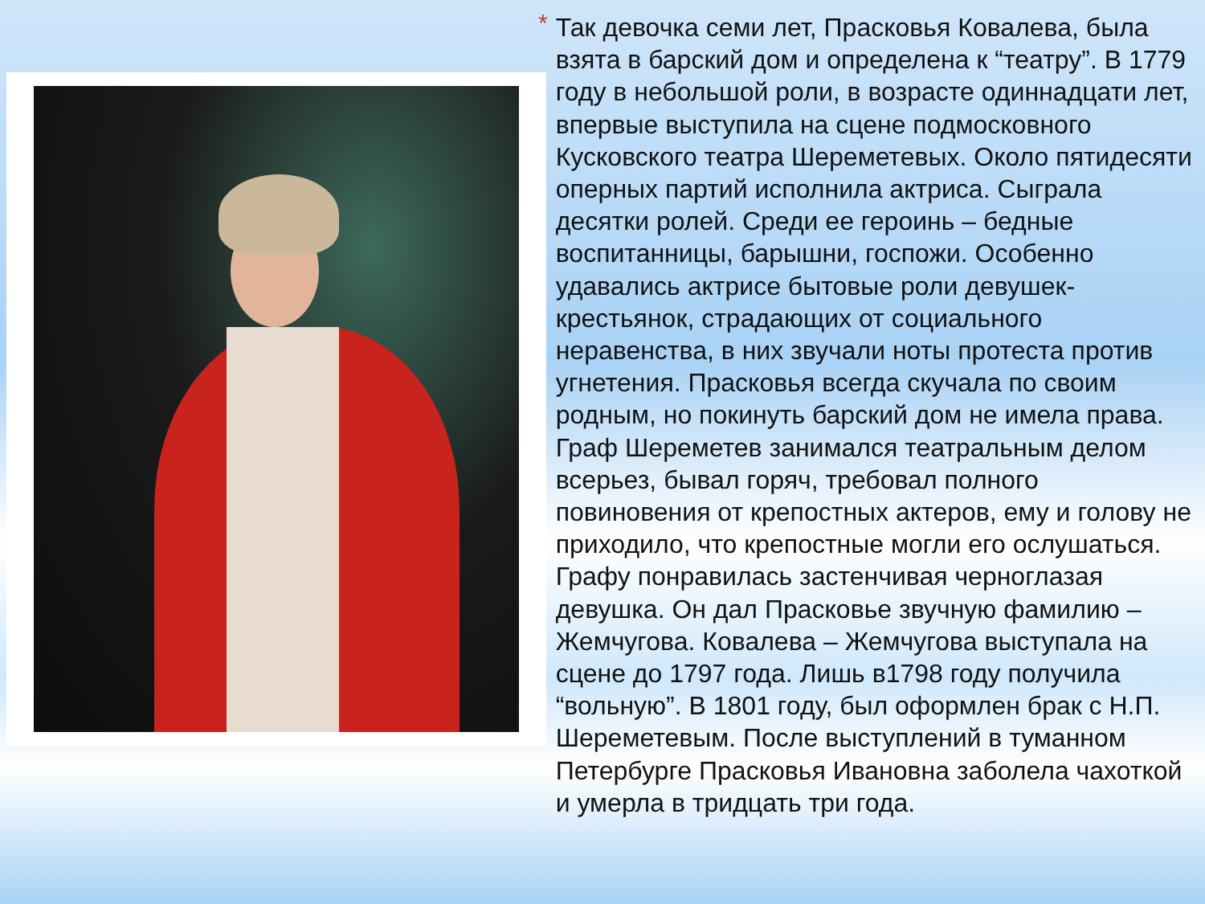*
Так девочка семи лет, Прасковья Ковалева, была взята в барский дом и определена к “театру”. В 1779 году в небольшой роли, в возрасте одиннадцати лет, впервые выступила на сцене подмосковного Кусковского театра Шереметевых. Около пятидесяти оперных партий исполнила актриса. Сыграла десятки ролей. Среди ее героинь – бедные воспитанницы, барышни, госпожи. Особенно удавались актрисе бытовые роли девушек-крестьянок, страдающих от социального неравенства, в них звучали ноты протеста против угнетения. Прасковья всегда скучала по своим родным, но покинуть барский дом не имела права. Граф Шереметев занимался театральным делом всерьез, бывал горяч, требовал полного повиновения от крепостных актеров, ему и голову не приходило, что крепостные могли его ослушаться. Графу понравилась застенчивая черноглазая девушка. Он дал Прасковье звучную фамилию – Жемчугова. Ковалева – Жемчугова выступала на сцене до 1797 года. Лишь в1798 году получила “вольную”. В 1801 году, был оформлен брак с Н.П. Шереметевым. После выступлений в туманном Петербурге Прасковья Ивановна заболела чахоткой и умерла в тридцать три года.